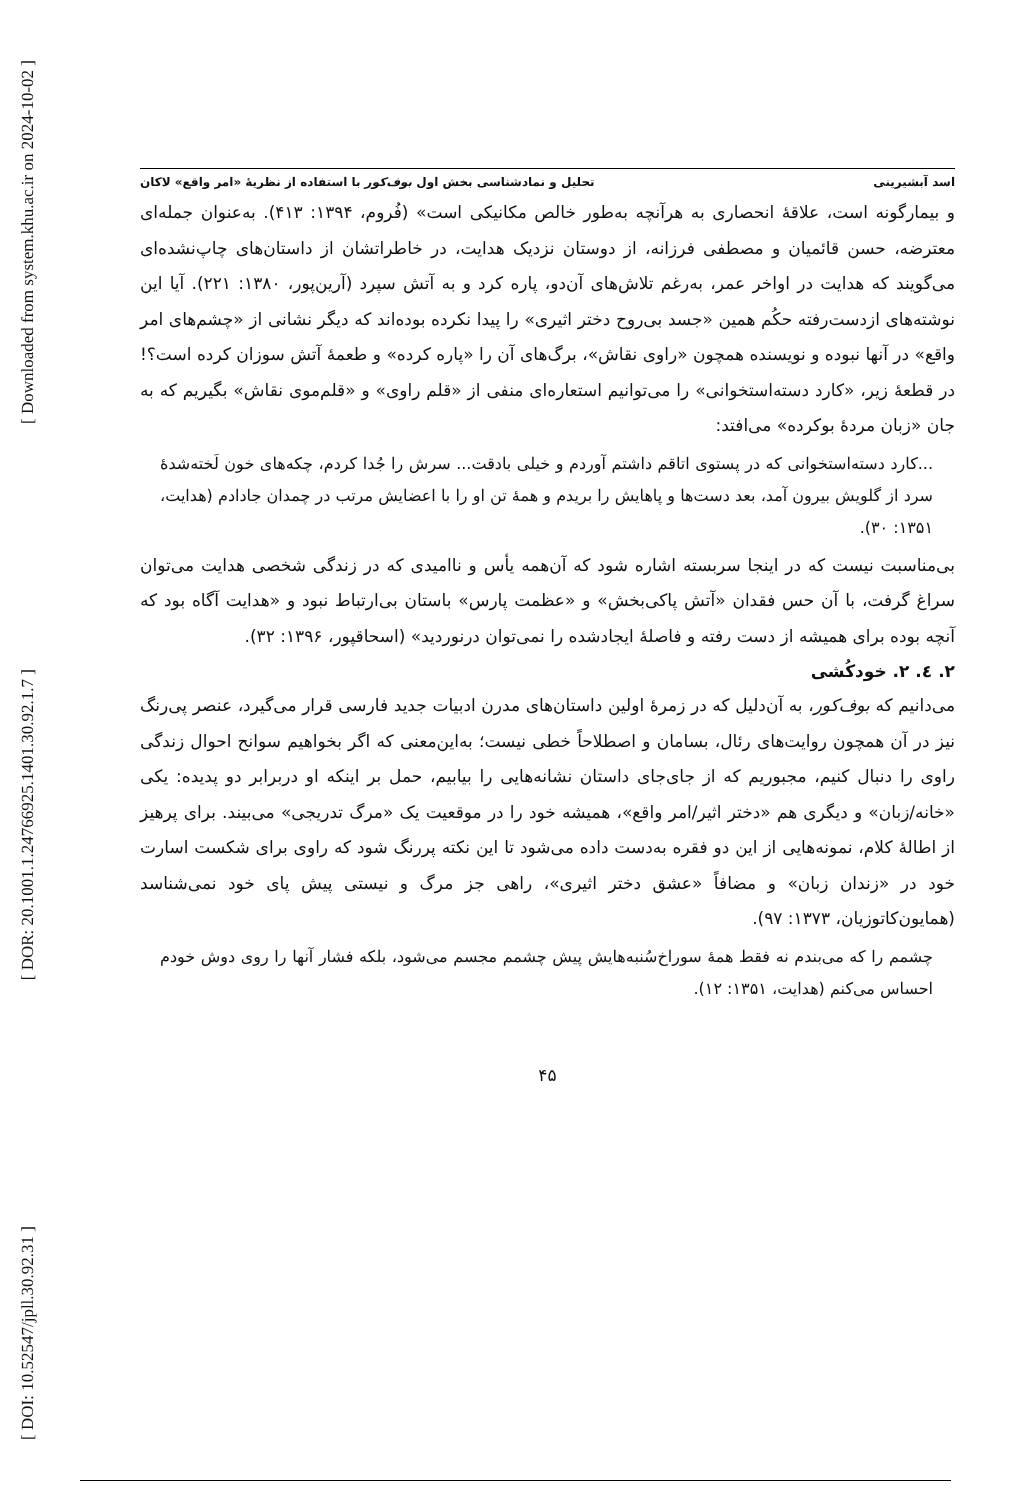[ Downloaded from system.khu.ac.ir on 2024-10-02 ]
[ DOR: 20.1001.1.24766925.1401.30.92.1.7 ]
[ DOI: 10.52547/jpll.30.92.31 ]
اسد آبشیرینی تحلیل و نمادشناسی بخش اول بوف‌کور با استفاده از نظریهٔ «امر واقع» لاکان
و بیمارگونه است، علاقهٔ انحصاری به هرآنچه به‌طور خالص مکانیکی است» (فُروم، ۱۳۹۴: ۴۱۳). به‌عنوان جمله‌ای معترضه، حسن قائمیان و مصطفی فرزانه، از دوستان نزدیک هدایت، در خاطراتشان از داستان‌های چاپ‌نشده‌ای می‌گویند که هدایت در اواخر عمر، به‌رغم تلاش‌های آن‌دو، پاره کرد و به آتش سپرد (آرین‌پور، ۱۳۸۰: ۲۲۱). آیا این نوشته‌های ازدست‌رفته حکُم همین «جسد بی‌روح دختر اثیری» را پیدا نکرده بوده‌اند که دیگر نشانی از «چشم‌های امر واقع» در آنها نبوده و نویسنده همچون «راوی نقاش»، برگ‌های آن را «پاره کرده» و طعمهٔ آتش سوزان کرده است؟! در قطعهٔ زیر، «کارد دسته‌استخوانی» را می‌توانیم استعاره‌ای منفی از «قلم راوی» و «قلم‌موی نقاش» بگیریم که به جان «زبان مردهٔ بوکرده» می‌افتد:
...کارد دسته‌استخوانی که در پستوی اتاقم داشتم آوردم و خیلی بادقت... سرش را جُدا کردم، چکه‌های خون لَخته‌شدهٔ سرد از گلویش بیرون آمد، بعد دست‌ها و پاهایش را بریدم و همهٔ تن او را با اعضایش مرتب در چمدان جادادم (هدایت، ۱۳۵۱: ۳۰).
بی‌مناسبت نیست که در اینجا سربسته اشاره شود که آن‌همه یأس و ناامیدی که در زندگی شخصی هدایت می‌توان سراغ گرفت، با آن حس فقدان «آتش پاکی‌بخش» و «عظمت پارس» باستان بی‌ارتباط نبود و «هدایت آگاه بود که آنچه بوده برای همیشه از دست رفته و فاصلهٔ ایجادشده را نمی‌توان درنوردید» (اسحاقپور، ۱۳۹۶: ۳۲).
۲. ٤. ۲. خودکُشی
می‌دانیم که بوف‌کور، به آن‌دلیل که در زمرهٔ اولین داستان‌های مدرن ادبیات جدید فارسی قرار می‌گیرد، عنصر پی‌رنگ نیز در آن همچون روایت‌های رئال، بسامان و اصطلاحاً خطی نیست؛ به‌این‌معنی که اگر بخواهیم سوانح احوال زندگی راوی را دنبال کنیم، مجبوریم که از جای‌جای داستان نشانه‌هایی را بیابیم، حمل بر اینکه او دربرابر دو پدیده: یکی «خانه/زبان» و دیگری هم «دختر اثیر/امر واقع»، همیشه خود را در موقعیت یک «مرگ تدریجی» می‌بیند. برای پرهیز از اطالهٔ کلام، نمونه‌هایی از این دو فقره به‌دست داده می‌شود تا این نکته پررنگ شود که راوی برای شکست اسارت خود در «زندان زبان» و مضافاً «عشق دختر اثیری»، راهی جز مرگ و نیستی پیش پای خود نمی‌شناسد (همایون‌کاتوزیان، ۱۳۷۳: ۹۷).
چشمم را که می‌بندم نه فقط همهٔ سوراخ‌سُنبه‌هایش پیش چشمم مجسم می‌شود، بلکه فشار آنها را روی دوش خودم احساس می‌کنم (هدایت، ۱۳۵۱: ۱۲).
۴۵